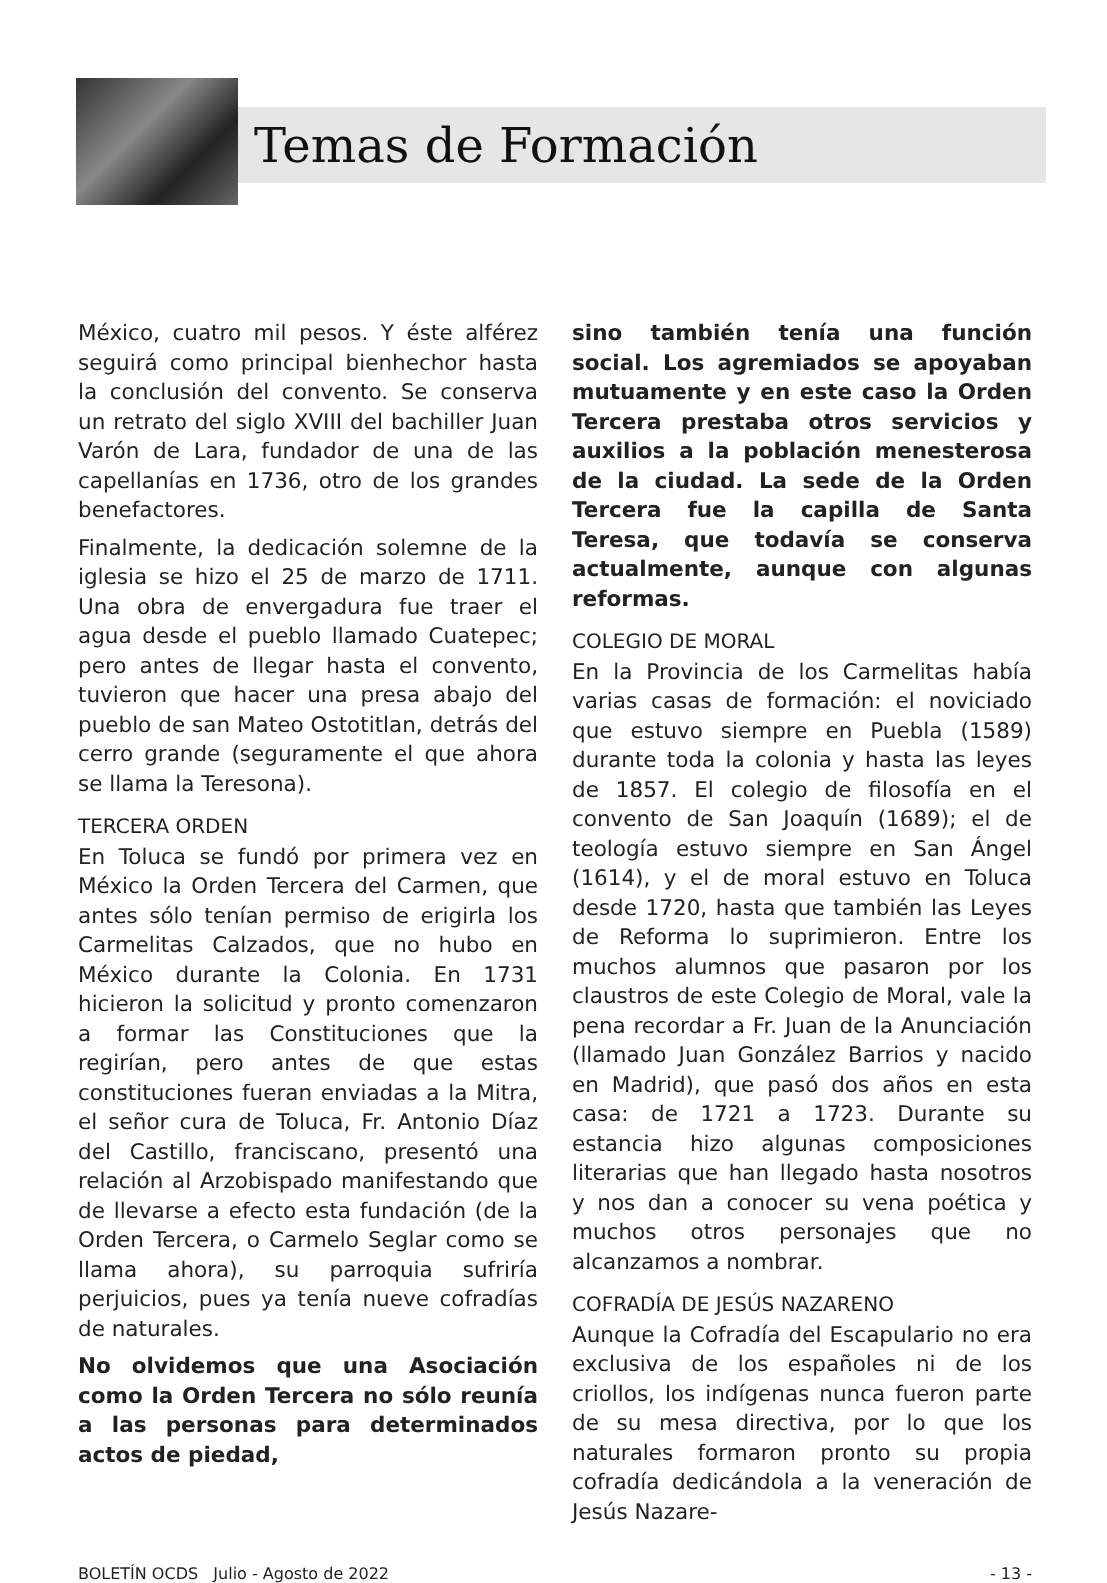Temas de Formación
México, cuatro mil pesos. Y éste alférez seguirá como principal bienhechor hasta la conclusión del convento. Se conserva un retrato del siglo XVIII del bachiller Juan Varón de Lara, fundador de una de las capellanías en 1736, otro de los grandes benefactores.
Finalmente, la dedicación solemne de la iglesia se hizo el 25 de marzo de 1711. Una obra de envergadura fue traer el agua desde el pueblo llamado Cuatepec; pero antes de llegar hasta el convento, tuvieron que hacer una presa abajo del pueblo de san Mateo Ostotitlan, detrás del cerro grande (seguramente el que ahora se llama la Teresona).
TERCERA ORDEN
En Toluca se fundó por primera vez en México la Orden Tercera del Carmen, que antes sólo tenían permiso de erigirla los Carmelitas Calzados, que no hubo en México durante la Colonia. En 1731 hicieron la solicitud y pronto comenzaron a formar las Constituciones que la regirían, pero antes de que estas constituciones fueran enviadas a la Mitra, el señor cura de Toluca, Fr. Antonio Díaz del Castillo, franciscano, presentó una relación al Arzobispado manifestando que de llevarse a efecto esta fundación (de la Orden Tercera, o Carmelo Seglar como se llama ahora), su parroquia sufriría perjuicios, pues ya tenía nueve cofradías de naturales.
No olvidemos que una Asociación como la Orden Tercera no sólo reunía a las personas para determinados actos de piedad,
sino también tenía una función social. Los agremiados se apoyaban mutuamente y en este caso la Orden Tercera prestaba otros servicios y auxilios a la población menesterosa de la ciudad. La sede de la Orden Tercera fue la capilla de Santa Teresa, que todavía se conserva actualmente, aunque con algunas reformas.
COLEGIO DE MORAL
En la Provincia de los Carmelitas había varias casas de formación: el noviciado que estuvo siempre en Puebla (1589) durante toda la colonia y hasta las leyes de 1857. El colegio de filosofía en el convento de San Joaquín (1689); el de teología estuvo siempre en San Ángel (1614), y el de moral estuvo en Toluca desde 1720, hasta que también las Leyes de Reforma lo suprimieron. Entre los muchos alumnos que pasaron por los claustros de este Colegio de Moral, vale la pena recordar a Fr. Juan de la Anunciación (llamado Juan González Barrios y nacido en Madrid), que pasó dos años en esta casa: de 1721 a 1723. Durante su estancia hizo algunas composiciones literarias que han llegado hasta nosotros y nos dan a conocer su vena poética y muchos otros personajes que no alcanzamos a nombrar.
COFRADÍA DE JESÚS NAZARENO
Aunque la Cofradía del Escapulario no era exclusiva de los españoles ni de los criollos, los indígenas nunca fueron parte de su mesa directiva, por lo que los naturales formaron pronto su propia cofradía dedicándola a la veneración de Jesús Nazare-
BOLETÍN OCDS Julio - Agosto de 2022 - 13 -